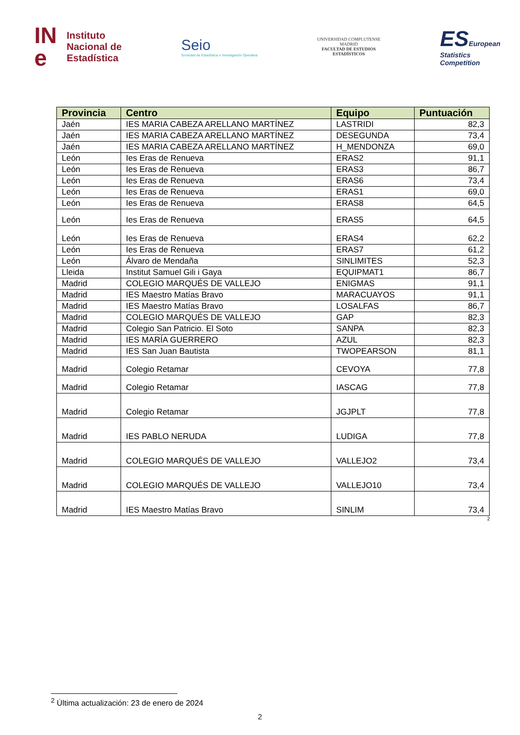IN
e Instituto
Nacional de
Estadística
Seio
Sociedad de Estadística e Investigación Operativa
UNIVERSIDAD COMPLUTENSE
MADRID
FACULTAD DE ESTUDIOS
ESTADÍSTICOS
ESEuropean
Statistics
Competition
| Provincia | Centro | Equipo | Puntuación |
| --- | --- | --- | --- |
| Jaén | IES MARIA CABEZA ARELLANO MARTÍNEZ | LASTRIDI | 82,3 |
| Jaén | IES MARIA CABEZA ARELLANO MARTÍNEZ | DESEGUNDA | 73,4 |
| Jaén | IES MARIA CABEZA ARELLANO MARTÍNEZ | H_MENDONZA | 69,0 |
| León | Ies Eras de Renueva | ERAS2 | 91,1 |
| León | Ies Eras de Renueva | ERAS3 | 86,7 |
| León | Ies Eras de Renueva | ERAS6 | 73,4 |
| León | Ies Eras de Renueva | ERAS1 | 69,0 |
| León | Ies Eras de Renueva | ERAS8 | 64,5 |
| León | Ies Eras de Renueva | ERAS5 | 64,5 |
| León | Ies Eras de Renueva | ERAS4 | 62,2 |
| León | Ies Eras de Renueva | ERAS7 | 61,2 |
| León | Álvaro de Mendaña | SINLIMITES | 52,3 |
| Lleida | Institut Samuel Gili i Gaya | EQUIPMAT1 | 86,7 |
| Madrid | COLEGIO MARQUÉS DE VALLEJO | ENIGMAS | 91,1 |
| Madrid | IES Maestro Matías Bravo | MARACUAYOS | 91,1 |
| Madrid | IES Maestro Matías Bravo | LOSALFAS | 86,7 |
| Madrid | COLEGIO MARQUÉS DE VALLEJO | GAP | 82,3 |
| Madrid | Colegio San Patricio. El Soto | SANPA | 82,3 |
| Madrid | IES MARÍA GUERRERO | AZUL | 82,3 |
| Madrid | IES San Juan Bautista | TWOPEARSON | 81,1 |
| Madrid | Colegio Retamar | CEVOYA | 77,8 |
| Madrid | Colegio Retamar | IASCAG | 77,8 |
| Madrid | Colegio Retamar | JGJPLT | 77,8 |
| Madrid | IES PABLO NERUDA | LUDIGA | 77,8 |
| Madrid | COLEGIO MARQUÉS DE VALLEJO | VALLEJO2 | 73,4 |
| Madrid | COLEGIO MARQUÉS DE VALLEJO | VALLEJO10 | 73,4 |
| Madrid | IES Maestro Matías Bravo | SINLIM | 73,4 |
<sup>2</sup>
<sup>2</sup> Última actualización: 23 de enero de 2024
2